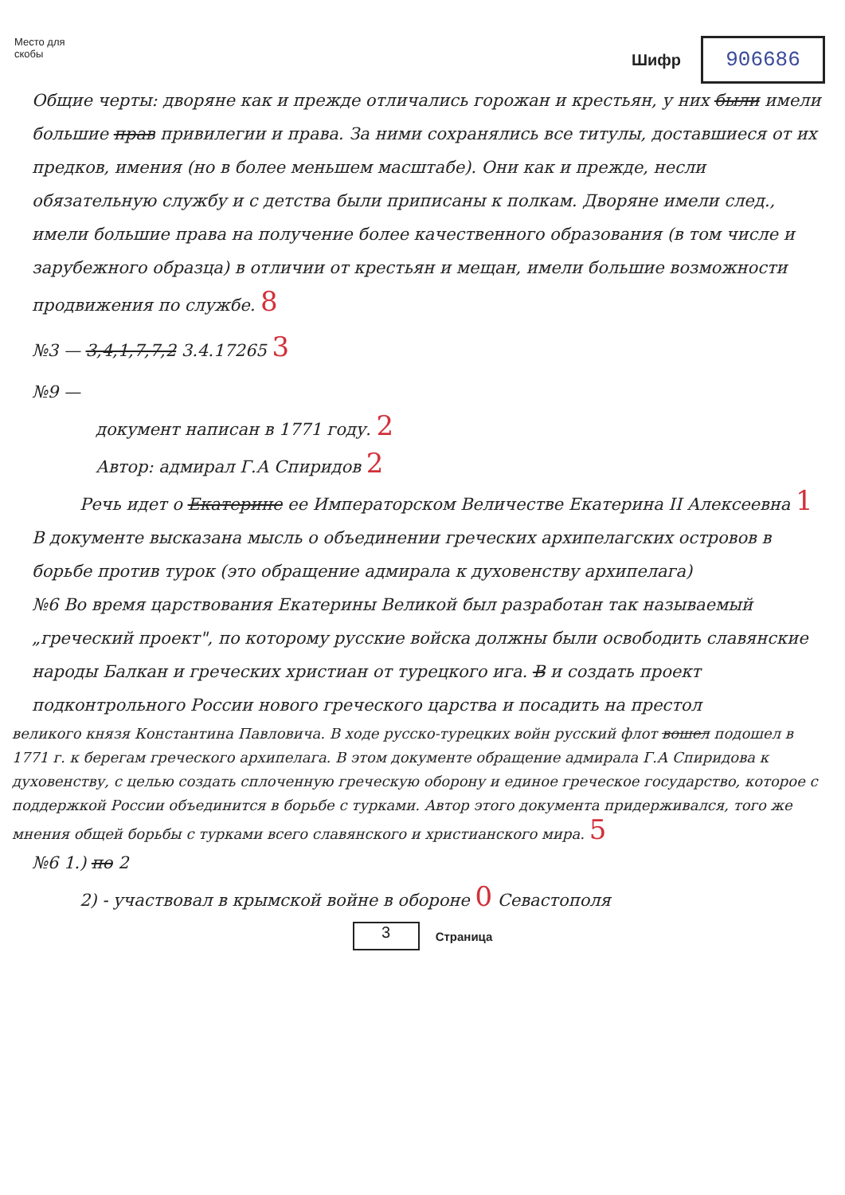Место для скобы
Шифр
906686
Общие черты: дворяне как и прежде отличались горожан и крестьян, у них были имели большие прав привилегии и права. За ними сохранялись все титулы, доставшиеся от их предков, имения (но в более меньшем масштабе). Они как и прежде, несли обязательную службу и с детства были приписаны к полкам. Дворяне имели след., имели большие права на получение более качественного образования (в том числе и зарубежного образца) в отличии от крестьян и мещан, имели большие возможности продвижения по службе. 8
№3 — 3,4,1,7,7,2 3.4.17265 3
№9 —
документ написан в 1771 году. 2
Автор: адмирал Г.А Спиридов 2
Речь идет о Екатерине ее Императорском Величестве Екатерина II Алексеевна 1
В документе высказана мысль о объединении греческих архипелагских островов в борьбе против турок (это обращение адмирала к духовенству архипелага)
№6 Во время царствования Екатерины Великой был разработан так называемый „греческий проект", по которому русские войска должны были освободить славянские народы Балкан и греческих христиан от турецкого ига. В и создать проект подконтрольного России нового греческого царства и посадить на престол
великого князя Константина Павловича. В ходе русско-турецких войн русский флот вошел подошел в 1771 г. к берегам греческого архипелага. В этом документе обращение адмирала Г.А Спиридова к духовенству, с целью создать сплоченную греческую оборону и единое греческое государство, которое с поддержкой России объединится в борьбе с турками. Автор этого документа придерживался, того же мнения общей борьбы с турками всего славянского и христианского мира. 5
№6 1.) по 2
2) - участвовал в крымской войне в обороне 0 Севастополя
3
Страница